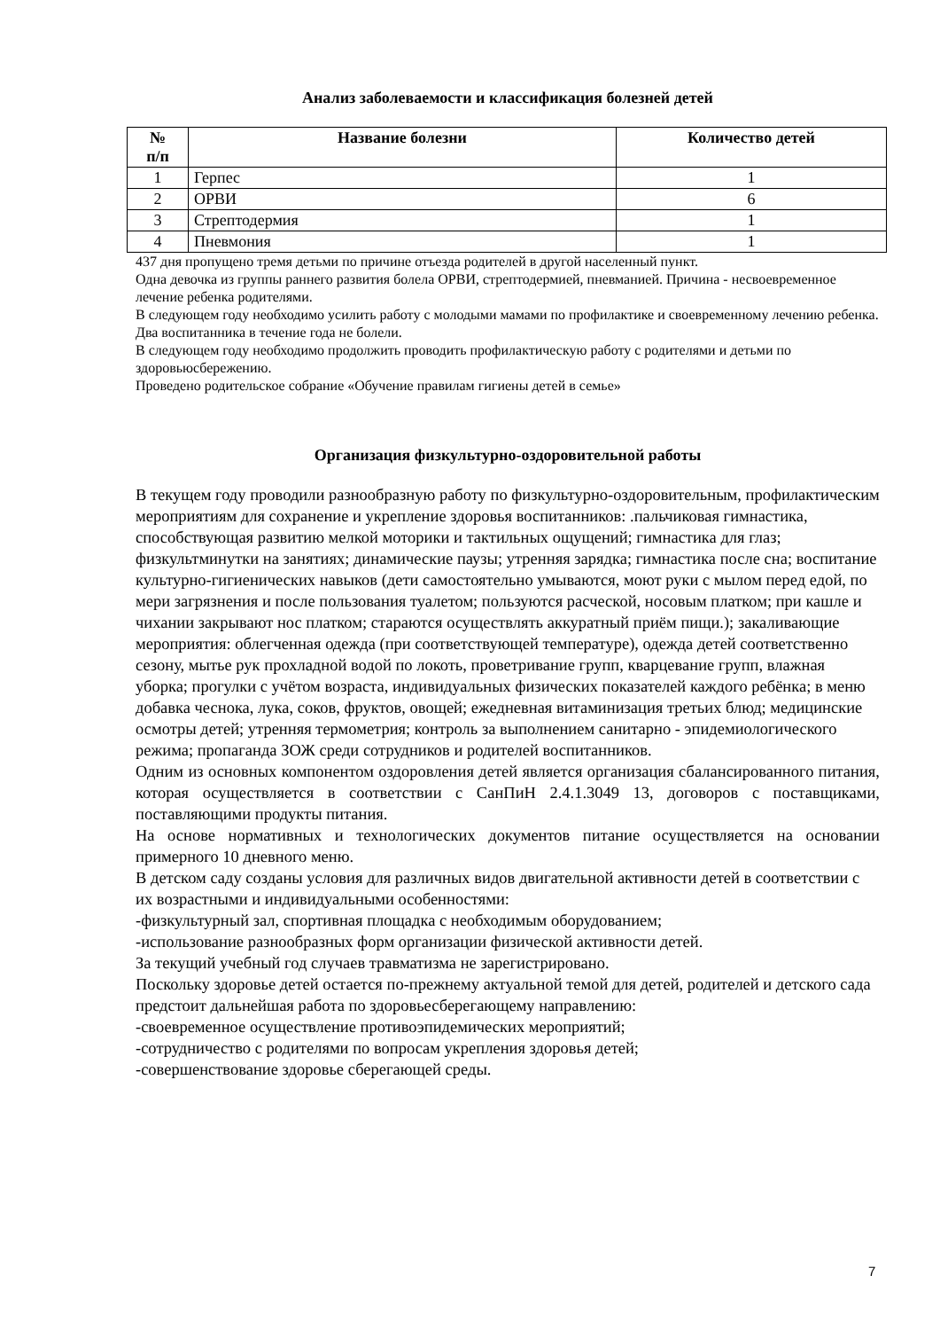Анализ заболеваемости и классификация болезней детей
| № п/п | Название болезни | Количество детей |
| --- | --- | --- |
| 1 | Герпес | 1 |
| 2 | ОРВИ | 6 |
| 3 | Стрептодермия | 1 |
| 4 | Пневмония | 1 |
437 дня пропущено тремя детьми по причине отъезда родителей в другой населенный пункт.
Одна девочка из группы раннего развития болела ОРВИ, стрептодермией, пневманией. Причина - несвоевременное лечение ребенка родителями.
В следующем году необходимо усилить работу с молодыми мамами по профилактике и своевременному лечению ребенка.
Два воспитанника в течение года не болели.
В следующем году необходимо продолжить проводить профилактическую работу с родителями и детьми по здоровьюсбережению.
Проведено родительское собрание «Обучение правилам гигиены детей в семье»
Организация физкультурно-оздоровительной работы
В текущем году проводили разнообразную работу по физкультурно-оздоровительным, профилактическим мероприятиям для сохранение и укрепление здоровья воспитанников: .пальчиковая гимнастика, способствующая развитию мелкой моторики и тактильных ощущений; гимнастика для глаз; физкультминутки на занятиях; динамические паузы; утренняя зарядка; гимнастика после сна; воспитание культурно-гигиенических навыков (дети самостоятельно умываются, моют руки с мылом перед едой, по мери загрязнения и после пользования туалетом; пользуются расческой, носовым платком; при кашле и чихании закрывают нос платком; стараются осуществлять аккуратный приём пищи.); закаливающие мероприятия: облегченная одежда (при соответствующей температуре), одежда детей соответственно сезону, мытье рук прохладной водой по локоть, проветривание групп, кварцевание групп, влажная уборка; прогулки с учётом возраста, индивидуальных физических показателей каждого ребёнка; в меню добавка чеснока, лука, соков, фруктов, овощей; ежедневная витаминизация третьих блюд; медицинские осмотры детей; утренняя термометрия; контроль за выполнением санитарно - эпидемиологического режима; пропаганда ЗОЖ среди сотрудников и родителей воспитанников.
Одним из основных компонентом оздоровления детей является организация сбалансированного питания, которая осуществляется в соответствии с СанПиН 2.4.1.3049 13, договоров с поставщиками, поставляющими продукты питания.
На основе нормативных и технологических документов питание осуществляется на основании примерного 10 дневного меню.
В детском саду созданы условия для различных видов двигательной активности детей в соответствии с их возрастными и индивидуальными особенностями:
-физкультурный зал, спортивная площадка с необходимым оборудованием;
-использование разнообразных форм организации физической активности детей.
За текущий учебный год случаев травматизма не зарегистрировано.
Поскольку здоровье детей остается по-прежнему актуальной темой для детей, родителей и детского сада предстоит дальнейшая работа по здоровьесберегающему направлению:
-своевременное осуществление противоэпидемических мероприятий;
-сотрудничество с родителями по вопросам укрепления здоровья детей;
-совершенствование здоровье сберегающей среды.
7